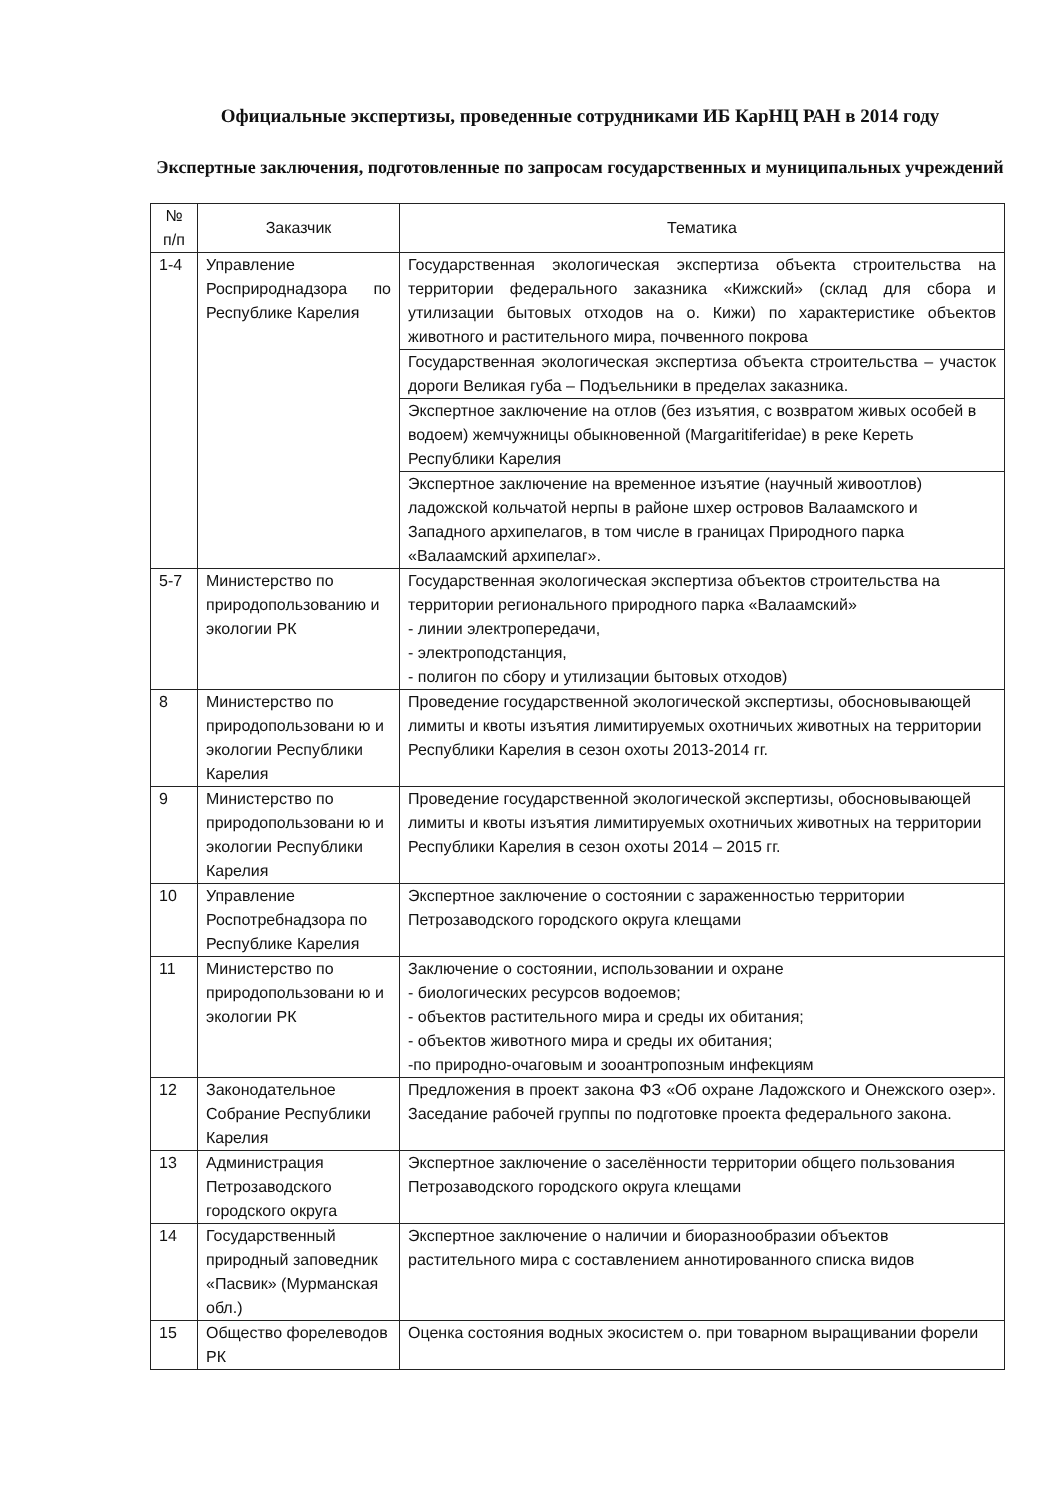Официальные экспертизы, проведенные сотрудниками ИБ КарНЦ РАН в 2014 году
Экспертные заключения, подготовленные по запросам государственных и муниципальных учреждений
| № п/п | Заказчик | Тематика |
| --- | --- | --- |
| 1-4 | Управление Росприроднадзора по Республике Карелия | Государственная экологическая экспертиза объекта строительства на территории федерального заказника «Кижский» (склад для сбора и утилизации бытовых отходов на о. Кижи) по характеристике объектов животного и растительного мира, почвенного покрова |
| | | Государственная экологическая экспертиза объекта строительства – участок дороги Великая губа – Подъельники в пределах заказника. |
| | | Экспертное заключение на отлов (без изъятия, с возвратом живых особей в водоем) жемчужницы обыкновенной (Margaritiferidae) в реке Кереть Республики Карелия |
| | | Экспертное заключение на временное изъятие (научный живоотлов) ладожской кольчатой нерпы в районе шхер островов Валаамского и Западного архипелагов, в том числе в границах Природного парка «Валаамский архипелаг». |
| 5-7 | Министерство по природопользованию и экологии РК | Государственная экологическая экспертиза объектов строительства на территории регионального природного парка «Валаамский» - линии электропередачи, - электроподстанция, - полигон по сбору и утилизации бытовых отходов) |
| 8 | Министерство по природопользовани ю и экологии Республики Карелия | Проведение государственной экологической экспертизы, обосновывающей лимиты и квоты изъятия лимитируемых охотничьих животных на территории Республики Карелия в сезон охоты 2013-2014 гг. |
| 9 | Министерство по природопользовани ю и экологии Республики Карелия | Проведение государственной экологической экспертизы, обосновывающей лимиты и квоты изъятия лимитируемых охотничьих животных на территории Республики Карелия в сезон охоты 2014 – 2015 гг. |
| 10 | Управление Роспотребнадзора по Республике Карелия | Экспертное заключение о состоянии с зараженностью территории Петрозаводского городского округа клещами |
| 11 | Министерство по природопользовани ю и экологии РК | Заключение о состоянии, использовании и охране - биологических ресурсов водоемов; - объектов растительного мира и среды их обитания; - объектов животного мира и среды их обитания; -по природно-очаговым и зооантропозным инфекциям |
| 12 | Законодательное Собрание Республики Карелия | Предложения в проект закона ФЗ «Об охране Ладожского и Онежского озер». Заседание рабочей группы по подготовке проекта федерального закона. |
| 13 | Администрация Петрозаводского городского округа | Экспертное заключение о заселённости территории общего пользования Петрозаводского городского округа клещами |
| 14 | Государственный природный заповедник «Пасвик» (Мурманская обл.) | Экспертное заключение о наличии и биоразнообразии объектов растительного мира с составлением аннотированного списка видов |
| 15 | Общество форелеводов РК | Оценка состояния водных экосистем о. при товарном выращивании форели |